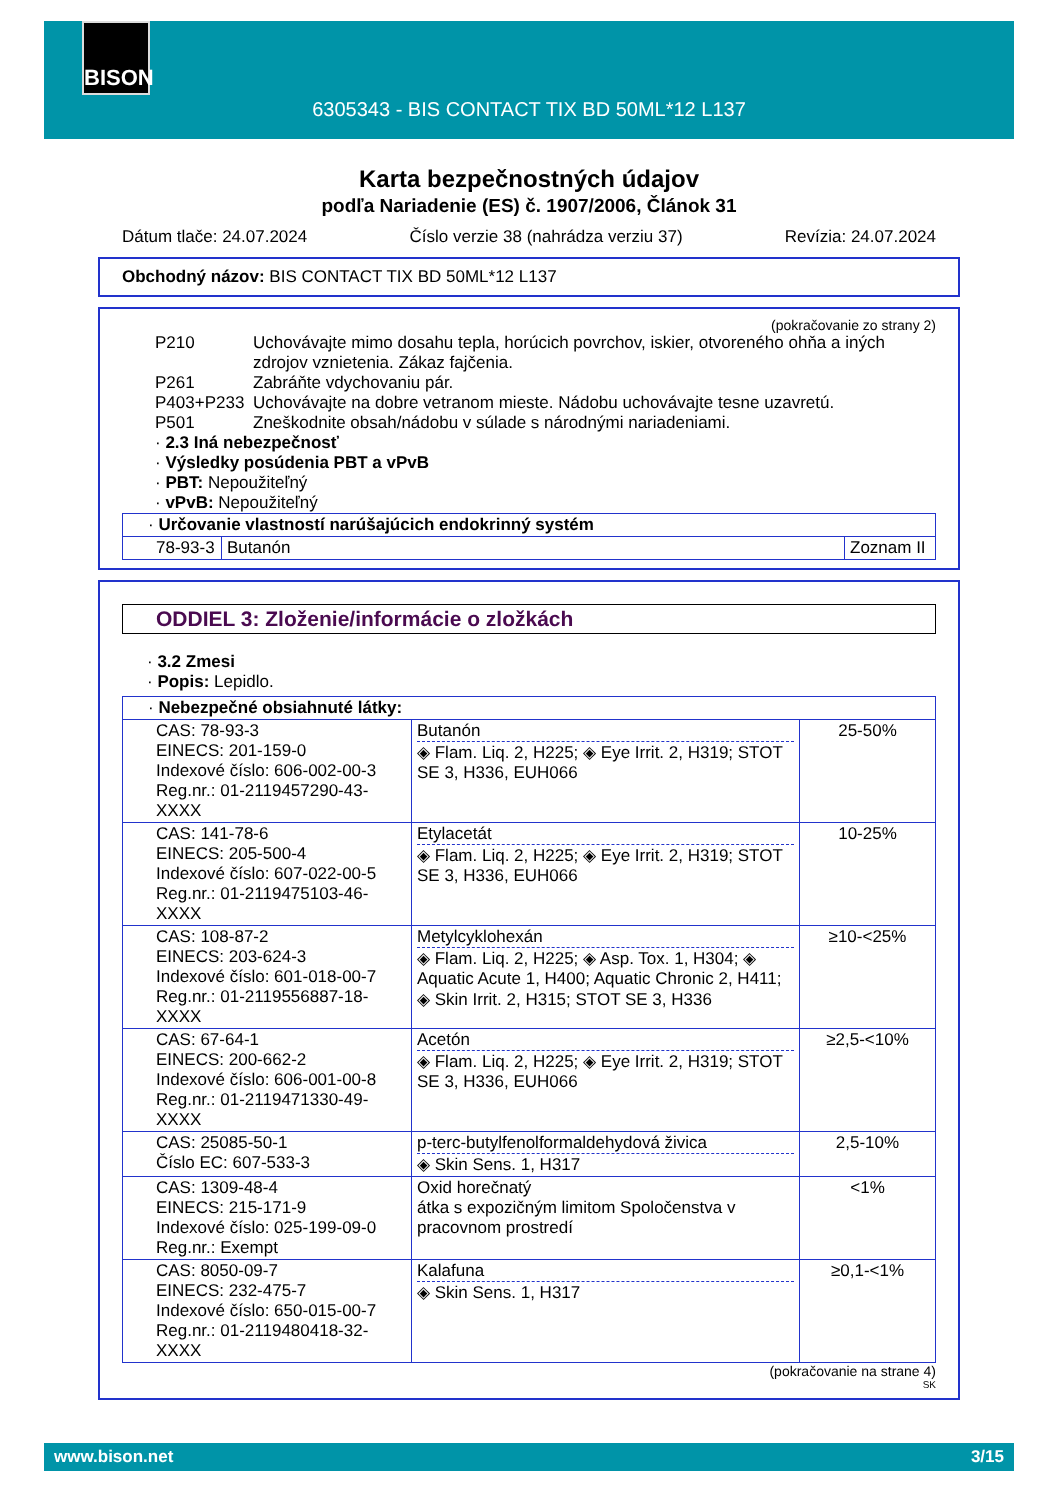BISON
6305343 - BIS CONTACT TIX BD 50ML*12 L137
Karta bezpečnostných údajov
podľa Nariadenie (ES) č. 1907/2006, Článok 31
Dátum tlače: 24.07.2024 Číslo verzie 38 (nahrádza verziu 37) Revízia: 24.07.2024
Obchodný názov: BIS CONTACT TIX BD 50ML*12 L137
(pokračovanie zo strany 2)
P210 Uchovávajte mimo dosahu tepla, horúcich povrchov, iskier, otvoreného ohňa a iných zdrojov vznietenia. Zákaz fajčenia.
P261 Zabráňte vdychovaniu pár.
P403+P233 Uchovávajte na dobre vetranom mieste. Nádobu uchovávajte tesne uzavretú.
P501 Zneškodnite obsah/nádobu v súlade s národnými nariadeniami.
· 2.3 Iná nebezpečnosť
· Výsledky posúdenia PBT a vPvB
· PBT: Nepoužiteľný
· vPvB: Nepoužiteľný
| · Určovanie vlastností narúšajúcich endokrinný systém | | |
| 78-93-3 | Butanón | Zoznam II |
ODDIEL 3: Zloženie/informácie o zložkách
· 3.2 Zmesi
· Popis: Lepidlo.
| · Nebezpečné obsiahnuté látky: | | |
| CAS: 78-93-3 EINECS: 201-159-0 Indexové číslo: 606-002-00-3 Reg.nr.: 01-2119457290-43-XXXX | Butanón ◈ Flam. Liq. 2, H225; ◈ Eye Irrit. 2, H319; STOT SE 3, H336, EUH066 | 25-50% |
| CAS: 141-78-6 EINECS: 205-500-4 Indexové číslo: 607-022-00-5 Reg.nr.: 01-2119475103-46-XXXX | Etylacetát ◈ Flam. Liq. 2, H225; ◈ Eye Irrit. 2, H319; STOT SE 3, H336, EUH066 | 10-25% |
| CAS: 108-87-2 EINECS: 203-624-3 Indexové číslo: 601-018-00-7 Reg.nr.: 01-2119556887-18-XXXX | Metylcyklohexán ◈ Flam. Liq. 2, H225; ◈ Asp. Tox. 1, H304; ◈ Aquatic Acute 1, H400; Aquatic Chronic 2, H411; ◈ Skin Irrit. 2, H315; STOT SE 3, H336 | ≥10-<25% |
| CAS: 67-64-1 EINECS: 200-662-2 Indexové číslo: 606-001-00-8 Reg.nr.: 01-2119471330-49-XXXX | Acetón ◈ Flam. Liq. 2, H225; ◈ Eye Irrit. 2, H319; STOT SE 3, H336, EUH066 | ≥2,5-<10% |
| CAS: 25085-50-1 Číslo EC: 607-533-3 | p-terc-butylfenolformaldehydová živica ◈ Skin Sens. 1, H317 | 2,5-10% |
| CAS: 1309-48-4 EINECS: 215-171-9 Indexové číslo: 025-199-09-0 Reg.nr.: Exempt | Oxid horečnatý átka s expozičným limitom Spoločenstva v pracovnom prostredí | <1% |
| CAS: 8050-09-7 EINECS: 232-475-7 Indexové číslo: 650-015-00-7 Reg.nr.: 01-2119480418-32-XXXX | Kalafuna ◈ Skin Sens. 1, H317 | ≥0,1-<1% |
(pokračovanie na strane 4)
SK
www.bison.net 3/15